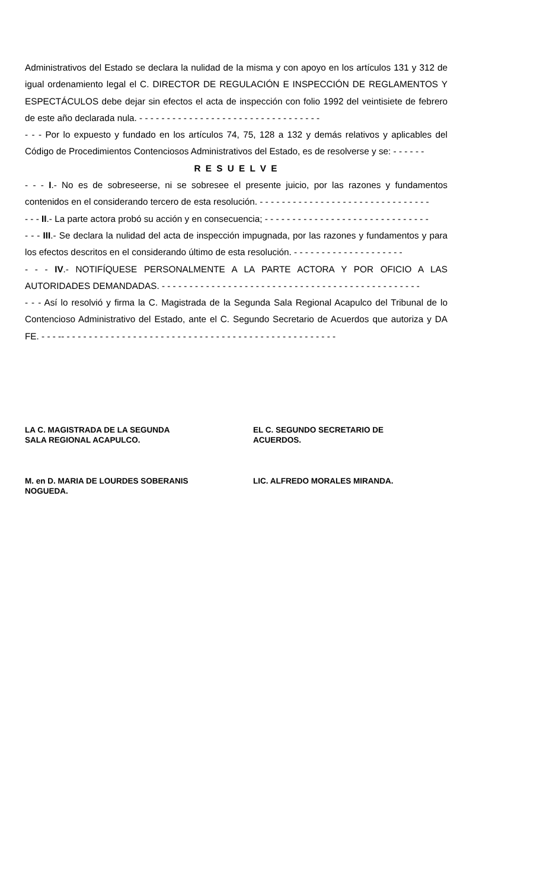Administrativos del Estado se declara la nulidad de la misma y con apoyo en los artículos 131 y 312 de igual ordenamiento legal el C. DIRECTOR DE REGULACIÓN E INSPECCIÓN DE REGLAMENTOS Y ESPECTÁCULOS debe dejar sin efectos el acta de inspección con folio 1992 del veintisiete de febrero de este año declarada nula. - - - - - - - - - - - - - - - - - - - - - - - - - - - - - - - - -
- - - Por lo expuesto y fundado en los artículos 74, 75, 128 a 132 y demás relativos y aplicables del Código de Procedimientos Contenciosos Administrativos del Estado, es de resolverse y se: - - - - - -
R E S U E L V E
- - - I.- No es de sobreseerse, ni se sobresee el presente juicio, por las razones y fundamentos contenidos en el considerando tercero de esta resolución. - - - - - - - - - - - - - - - - - - - - - - - - - - - - - - -
- - - II.- La parte actora probó su acción y en consecuencia; - - - - - - - - - - - - - - - - - - - - - - - - - - - - - -
- - - III.- Se declara la nulidad del acta de inspección impugnada, por las razones y fundamentos y para los efectos descritos en el considerando último de esta resolución. - - - - - - - - - - - - - - - - - - - -
- - - IV.- NOTIFÍQUESE PERSONALMENTE A LA PARTE ACTORA Y POR OFICIO A LAS AUTORIDADES DEMANDADAS. - - - - - - - - - - - - - - - - - - - - - - - - - - - - - - - - - - - - - - - - - - - - - - -
- - - Así lo resolvió y firma la C. Magistrada de la Segunda Sala Regional Acapulco del Tribunal de lo Contencioso Administrativo del Estado, ante el C. Segundo Secretario de Acuerdos que autoriza y DA FE. - - - -- - - - - - - - - - - - - - - - - - - - - - - - - - - - - - - - - - - - - - - - - - - - - - - - - -
LA C. MAGISTRADA DE LA SEGUNDA
SALA REGIONAL ACAPULCO.
EL C. SEGUNDO SECRETARIO DE
ACUERDOS.
M. en D. MARIA DE LOURDES SOBERANIS
NOGUEDA.
LIC. ALFREDO MORALES MIRANDA.